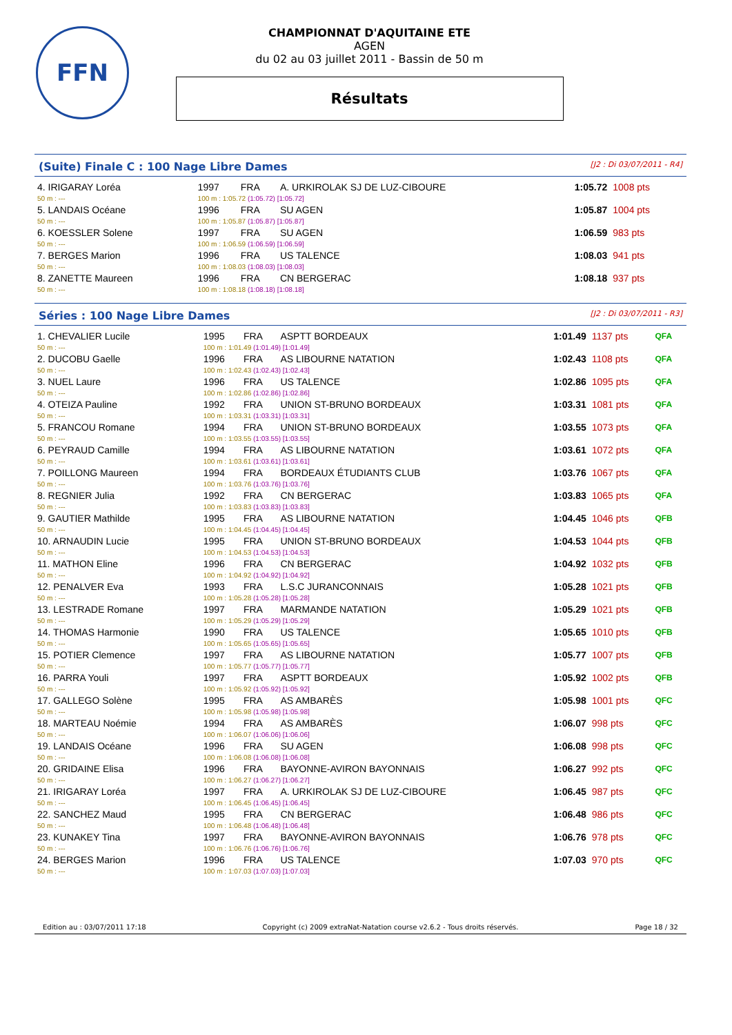FFN
CHAMPIONNAT D'AQUITAINE ETE
AGEN
du 02 au 03 juillet 2011 - Bassin de 50 m
Résultats
(Suite) Finale C : 100 Nage Libre Dames
[J2 : Di 03/07/2011 - R4]
| 4. IRIGARAY Loréa | 1997 | FRA | A. URKIROLAK SJ DE LUZ-CIBOURE | 1:05.72 | 1008 pts | |
| 50 m : --- | 100 m : 1:05.72 (1:05.72) [1:05.72] | | | | | |
| 5. LANDAIS Océane | 1996 | FRA | SU AGEN | 1:05.87 | 1004 pts | |
| 50 m : --- | 100 m : 1:05.87 (1:05.87) [1:05.87] | | | | | |
| 6. KOESSLER Solene | 1997 | FRA | SU AGEN | 1:06.59 | 983 pts | |
| 50 m : --- | 100 m : 1:06.59 (1:06.59) [1:06.59] | | | | | |
| 7. BERGES Marion | 1996 | FRA | US TALENCE | 1:08.03 | 941 pts | |
| 50 m : --- | 100 m : 1:08.03 (1:08.03) [1:08.03] | | | | | |
| 8. ZANETTE Maureen | 1996 | FRA | CN BERGERAC | 1:08.18 | 937 pts | |
| 50 m : --- | 100 m : 1:08.18 (1:08.18) [1:08.18] | | | | | |
Séries : 100 Nage Libre Dames
[J2 : Di 03/07/2011 - R3]
| 1. CHEVALIER Lucile | 1995 | FRA | ASPTT BORDEAUX | 1:01.49 | 1137 pts | QFA |
| 50 m : --- | 100 m : 1:01.49 (1:01.49) [1:01.49] | | | | | |
| 2. DUCOBU Gaelle | 1996 | FRA | AS LIBOURNE NATATION | 1:02.43 | 1108 pts | QFA |
| 50 m : --- | 100 m : 1:02.43 (1:02.43) [1:02.43] | | | | | |
| 3. NUEL Laure | 1996 | FRA | US TALENCE | 1:02.86 | 1095 pts | QFA |
| 50 m : --- | 100 m : 1:02.86 (1:02.86) [1:02.86] | | | | | |
| 4. OTEIZA Pauline | 1992 | FRA | UNION ST-BRUNO BORDEAUX | 1:03.31 | 1081 pts | QFA |
| 50 m : --- | 100 m : 1:03.31 (1:03.31) [1:03.31] | | | | | |
| 5. FRANCOU Romane | 1994 | FRA | UNION ST-BRUNO BORDEAUX | 1:03.55 | 1073 pts | QFA |
| 50 m : --- | 100 m : 1:03.55 (1:03.55) [1:03.55] | | | | | |
| 6. PEYRAUD Camille | 1994 | FRA | AS LIBOURNE NATATION | 1:03.61 | 1072 pts | QFA |
| 50 m : --- | 100 m : 1:03.61 (1:03.61) [1:03.61] | | | | | |
| 7. POILLONG Maureen | 1994 | FRA | BORDEAUX ÉTUDIANTS CLUB | 1:03.76 | 1067 pts | QFA |
| 50 m : --- | 100 m : 1:03.76 (1:03.76) [1:03.76] | | | | | |
| 8. REGNIER Julia | 1992 | FRA | CN BERGERAC | 1:03.83 | 1065 pts | QFA |
| 50 m : --- | 100 m : 1:03.83 (1:03.83) [1:03.83] | | | | | |
| 9. GAUTIER Mathilde | 1995 | FRA | AS LIBOURNE NATATION | 1:04.45 | 1046 pts | QFB |
| 50 m : --- | 100 m : 1:04.45 (1:04.45) [1:04.45] | | | | | |
| 10. ARNAUDIN Lucie | 1995 | FRA | UNION ST-BRUNO BORDEAUX | 1:04.53 | 1044 pts | QFB |
| 50 m : --- | 100 m : 1:04.53 (1:04.53) [1:04.53] | | | | | |
| 11. MATHON Eline | 1996 | FRA | CN BERGERAC | 1:04.92 | 1032 pts | QFB |
| 50 m : --- | 100 m : 1:04.92 (1:04.92) [1:04.92] | | | | | |
| 12. PENALVER Eva | 1993 | FRA | L.S.C JURANCONNAIS | 1:05.28 | 1021 pts | QFB |
| 50 m : --- | 100 m : 1:05.28 (1:05.28) [1:05.28] | | | | | |
| 13. LESTRADE Romane | 1997 | FRA | MARMANDE NATATION | 1:05.29 | 1021 pts | QFB |
| 50 m : --- | 100 m : 1:05.29 (1:05.29) [1:05.29] | | | | | |
| 14. THOMAS Harmonie | 1990 | FRA | US TALENCE | 1:05.65 | 1010 pts | QFB |
| 50 m : --- | 100 m : 1:05.65 (1:05.65) [1:05.65] | | | | | |
| 15. POTIER Clemence | 1997 | FRA | AS LIBOURNE NATATION | 1:05.77 | 1007 pts | QFB |
| 50 m : --- | 100 m : 1:05.77 (1:05.77) [1:05.77] | | | | | |
| 16. PARRA Youli | 1997 | FRA | ASPTT BORDEAUX | 1:05.92 | 1002 pts | QFB |
| 50 m : --- | 100 m : 1:05.92 (1:05.92) [1:05.92] | | | | | |
| 17. GALLEGO Solène | 1995 | FRA | AS AMBARÈS | 1:05.98 | 1001 pts | QFC |
| 50 m : --- | 100 m : 1:05.98 (1:05.98) [1:05.98] | | | | | |
| 18. MARTEAU Noémie | 1994 | FRA | AS AMBARÈS | 1:06.07 | 998 pts | QFC |
| 50 m : --- | 100 m : 1:06.07 (1:06.06) [1:06.06] | | | | | |
| 19. LANDAIS Océane | 1996 | FRA | SU AGEN | 1:06.08 | 998 pts | QFC |
| 50 m : --- | 100 m : 1:06.08 (1:06.08) [1:06.08] | | | | | |
| 20. GRIDAINE Elisa | 1996 | FRA | BAYONNE-AVIRON BAYONNAIS | 1:06.27 | 992 pts | QFC |
| 50 m : --- | 100 m : 1:06.27 (1:06.27) [1:06.27] | | | | | |
| 21. IRIGARAY Loréa | 1997 | FRA | A. URKIROLAK SJ DE LUZ-CIBOURE | 1:06.45 | 987 pts | QFC |
| 50 m : --- | 100 m : 1:06.45 (1:06.45) [1:06.45] | | | | | |
| 22. SANCHEZ Maud | 1995 | FRA | CN BERGERAC | 1:06.48 | 986 pts | QFC |
| 50 m : --- | 100 m : 1:06.48 (1:06.48) [1:06.48] | | | | | |
| 23. KUNAKEY Tina | 1997 | FRA | BAYONNE-AVIRON BAYONNAIS | 1:06.76 | 978 pts | QFC |
| 50 m : --- | 100 m : 1:06.76 (1:06.76) [1:06.76] | | | | | |
| 24. BERGES Marion | 1996 | FRA | US TALENCE | 1:07.03 | 970 pts | QFC |
| 50 m : --- | 100 m : 1:07.03 (1:07.03) [1:07.03] | | | | | |
Edition au : 03/07/2011 17:18 Copyright (c) 2009 extraNat-Natation course v2.6.2 - Tous droits réservés. Page 18 / 32